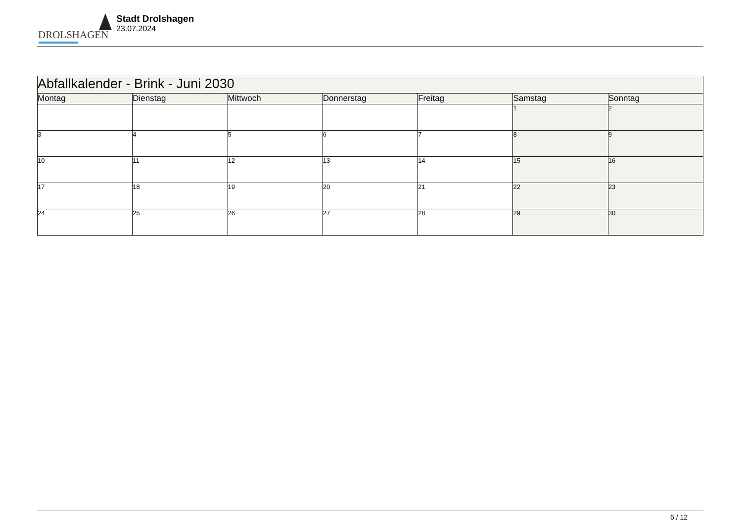DROLSHAGEN
Stadt Drolshagen
23.07.2024
| Abfallkalender - Brink - Juni 2030 | | | | | | |
| --- | --- | --- | --- | --- | --- | --- |
| Montag | Dienstag | Mittwoch | Donnerstag | Freitag | Samstag | Sonntag |
| | | | | | 1 | 2 |
| 3 | 4 | 5 | 6 | 7 | 8 | 9 |
| 10 | 11 | 12 | 13 | 14 | 15 | 16 |
| 17 | 18 | 19 | 20 | 21 | 22 | 23 |
| 24 | 25 | 26 | 27 | 28 | 29 | 30 |
6 / 12